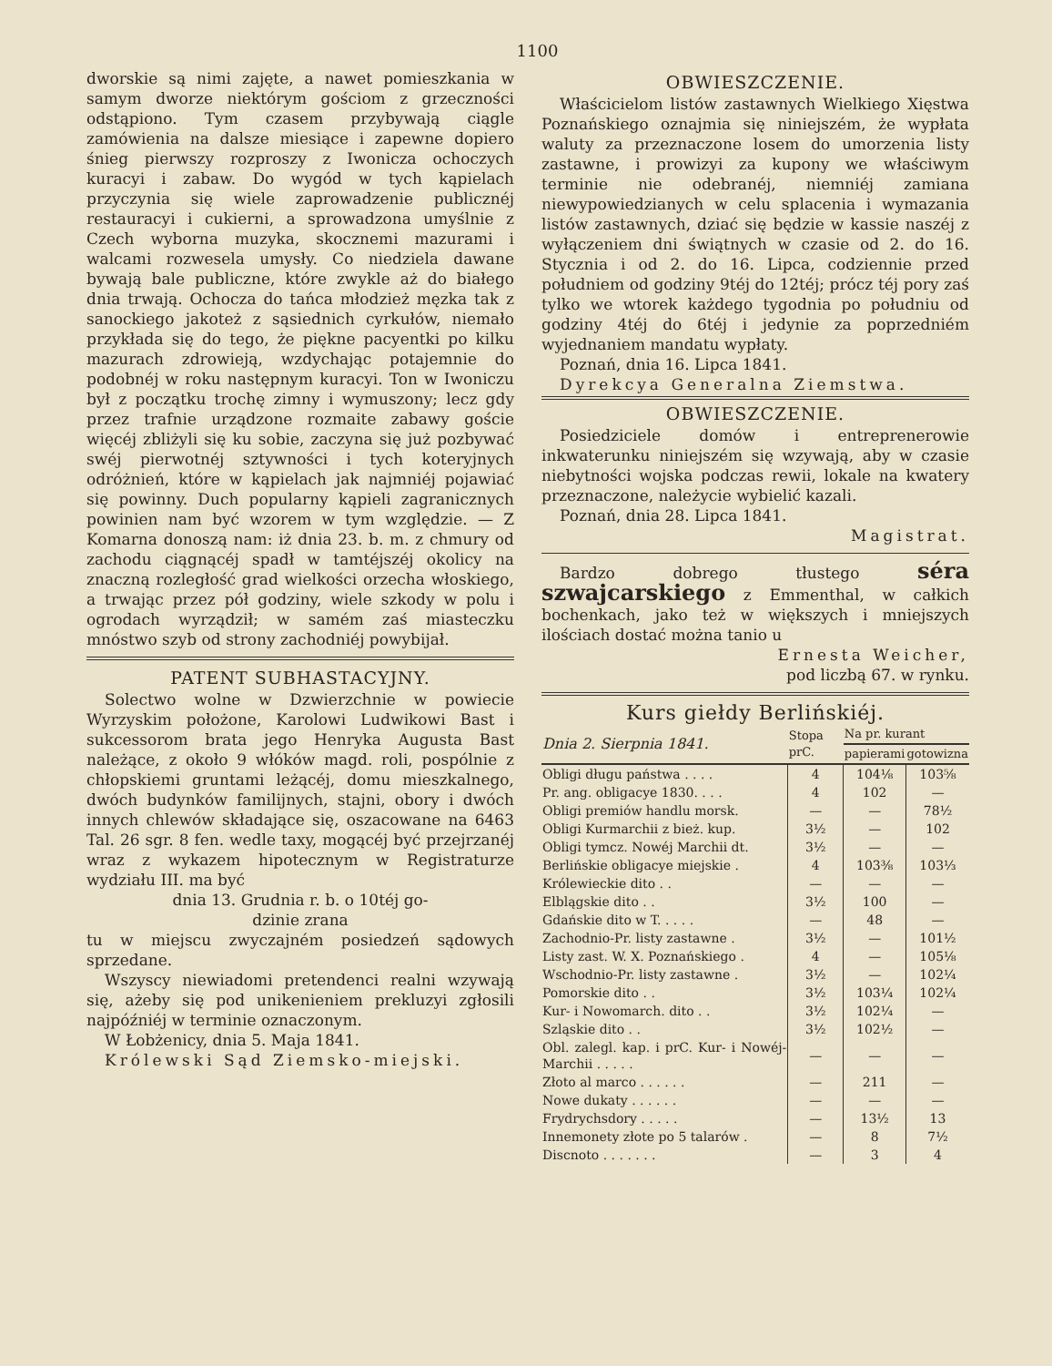1100
dworskie są nimi zajęte, a nawet pomieszkania w samym dworze niektórym gościom z grzeczności odstąpiono. Tym czasem przybywają ciągle zamówienia na dalsze miesiące i zapewne dopiero śnieg pierwszy rozproszy z Iwonicza ochoczych kuracyi i zabaw. Do wygód w tych kąpielach przyczynia się wiele zaprowadzenie publicznéj restauracyi i cukierni, a sprowadzona umyślnie z Czech wyborna muzyka, skocznemi mazurami i walcami rozwesela umysły. Co niedziela dawane bywają bale publiczne, które zwykle aż do białego dnia trwają. Ochocza do tańca młodzież męzka tak z sanockiego jakoteż z sąsiednich cyrkułów, niemało przykłada się do tego, że piękne pacyentki po kilku mazurach zdrowieją, wzdychając potajemnie do podobnéj w roku następnym kuracyi. Ton w Iwoniczu był z początku trochę zimny i wymuszony; lecz gdy przez trafnie urządzone rozmaite zabawy goście więcéj zbliżyli się ku sobie, zaczyna się już pozbywać swéj pierwotnéj sztywności i tych koteryjnych odróżnień, które w kąpielach jak najmniéj pojawiać się powinny. Duch popularny kąpieli zagranicznych powinien nam być wzorem w tym względzie. — Z Komarna donoszą nam: iż dnia 23. b. m. z chmury od zachodu ciągnącéj spadł w tamtéjszéj okolicy na znaczną rozległość grad wielkości orzecha włoskiego, a trwając przez pół godziny, wiele szkody w polu i ogrodach wyrządził; w samém zaś miasteczku mnóstwo szyb od strony zachodniéj powybijał.
PATENT SUBHASTACYJNY.
Solectwo wolne w Dzwierzchnie w powiecie Wyrzyskim położone, Karolowi Ludwikowi Bast i sukcessorom brata jego Henryka Augusta Bast należące, z około 9 włóków magd. roli, pospólnie z chłopskiemi gruntami leżącéj, domu mieszkalnego, dwóch budynków familijnych, stajni, obory i dwóch innych chlewów składające się, oszacowane na 6463 Tal. 26 sgr. 8 fen. wedle taxy, mogącéj być przejrzanéj wraz z wykazem hipotecznym w Registraturze wydziału III. ma być
dnia 13. Grudnia r. b. o 10téj go-
dzinie zrana
tu w miejscu zwyczajném posiedzeń sądowych sprzedane.
Wszyscy niewiadomi pretendenci realni wzywają się, ażeby się pod unikenieniem prekluzyi zgłosili najpóźniéj w terminie oznaczonym.
W Łobżenicy, dnia 5. Maja 1841.
Królewski Sąd Ziemsko-miejski.
OBWIESZCZENIE.
Właścicielom listów zastawnych Wielkiego Xięstwa Poznańskiego oznajmia się niniejszém, że wypłata waluty za przeznaczone losem do umorzenia listy zastawne, i prowizyi za kupony we właściwym terminie nie odebranéj, niemniéj zamiana niewypowiedzianych w celu splacenia i wymazania listów zastawnych, dziać się będzie w kassie naszéj z wyłączeniem dni świątnych w czasie od 2. do 16. Stycznia i od 2. do 16. Lipca, codziennie przed południem od godziny 9téj do 12téj; prócz téj pory zaś tylko we wtorek każdego tygodnia po południu od godziny 4téj do 6téj i jedynie za poprzedniém wyjednaniem mandatu wypłaty.
Poznań, dnia 16. Lipca 1841.
Dyrekcya Generalna Ziemstwa.
OBWIESZCZENIE.
Posiedziciele domów i entreprenerowie inkwaterunku niniejszém się wzywają, aby w czasie niebytności wojska podczas rewii, lokale na kwatery przeznaczone, należycie wybielić kazali.
Poznań, dnia 28. Lipca 1841.
Magistrat.
Bardzo dobrego tłustego séra szwajcarskiego z Emmenthal, w całkich bochenkach, jako też w większych i mniejszych ilościach dostać można tanio u
Ernesta Weicher,
pod liczbą 67. w rynku.
Kurs giełdy Berlińskiéj.
| Dnia 2. Sierpnia 1841. | Stopa prC. | Na pr. kurant | |
| --- | --- | --- | --- |
| | | papierami | gotowizna |
| Obligi długu państwa . . . . | 4 | 104⅛ | 103⅝ |
| Pr. ang. obligacye 1830. . . . | 4 | 102 | — |
| Obligi premiów handlu morsk. | — | — | 78½ |
| Obligi Kurmarchii z bież. kup. | 3½ | — | 102 |
| Obligi tymcz. Nowéj Marchii dt. | 3½ | — | — |
| Berlińskie obligacye miejskie . | 4 | 103⅜ | 103⅓ |
| Królewieckie dito . . | — | — | — |
| Elblągskie dito . . | 3½ | 100 | — |
| Gdańskie dito w T. . . . . | — | 48 | — |
| Zachodnio-Pr. listy zastawne . | 3½ | — | 101½ |
| Listy zast. W. X. Poznańskiego . | 4 | — | 105⅛ |
| Wschodnio-Pr. listy zastawne . | 3½ | — | 102¼ |
| Pomorskie dito . . | 3½ | 103¼ | 102¼ |
| Kur- i Nowomarch. dito . . | 3½ | 102¼ | — |
| Szląskie dito . . | 3½ | 102½ | — |
| Obl. zalegl. kap. i prC. Kur- i Nowéj-Marchii . . . . . | — | — | — |
| Złoto al marco . . . . . . | — | 211 | — |
| Nowe dukaty . . . . . . | — | — | — |
| Frydrychsdory . . . . . | — | 13½ | 13 |
| Innemonety złote po 5 talarów . | — | 8 | 7½ |
| Discnoto . . . . . . . | — | 3 | 4 |